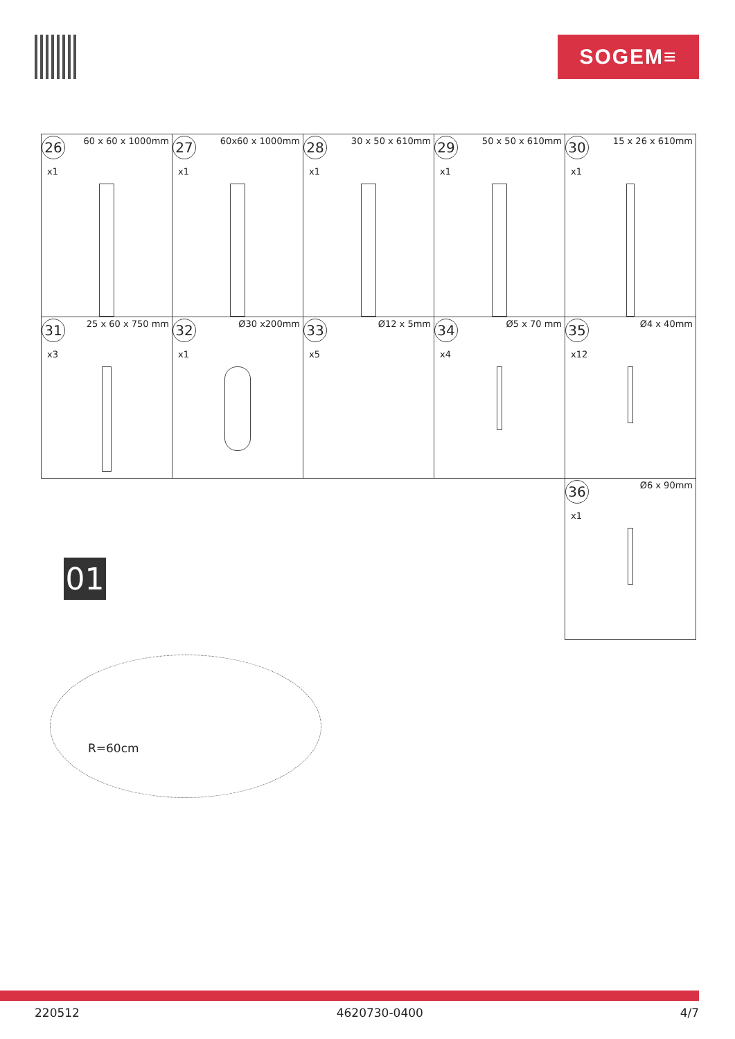SOGEM≡
| 26 60 x 60 x 1000mm x1 | 27 60x60 x 1000mm x1 | 28 30 x 50 x 610mm x1 | 29 50 x 50 x 610mm x1 | 30 15 x 26 x 610mm x1 |
| 31 25 x 60 x 750 mm x3 | 32 Ø30 x200mm x1 | 33 Ø12 x 5mm x5 | 34 Ø5 x 70 mm x4 | 35 Ø4 x 40mm x12 |
| | | | | 36 Ø6 x 90mm x1 |
01
R=60cm
220512 4620730-0400 4/7